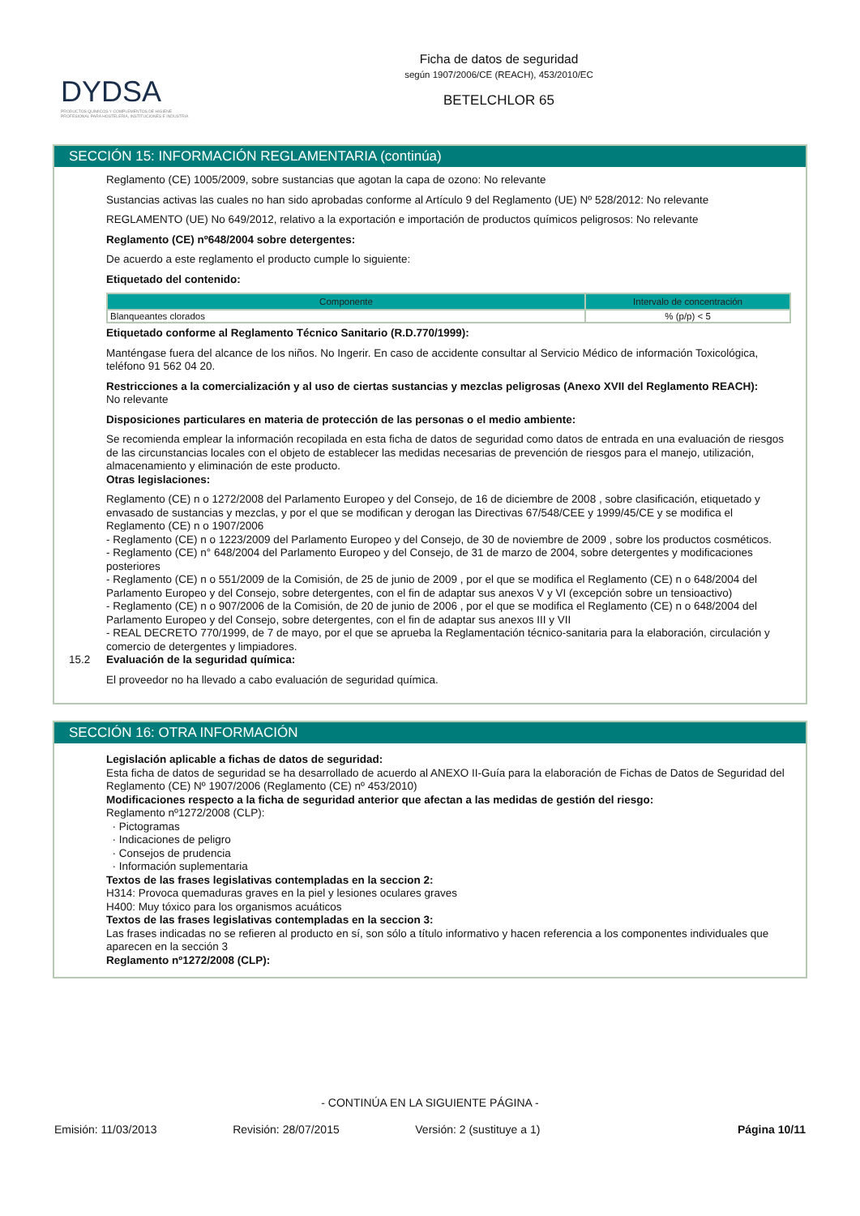DYDSA
PRODUCTOS QUÍMICOS Y COMPLEMENTOS DE HIGIENE PROFESIONAL PARA HOSTELERÍA, INSTITUCIONES E INDUSTRIA
Ficha de datos de seguridad
según 1907/2006/CE (REACH), 453/2010/EC
BETELCHLOR 65
SECCIÓN 15: INFORMACIÓN REGLAMENTARIA (continúa)
Reglamento (CE) 1005/2009, sobre sustancias que agotan la capa de ozono: No relevante
Sustancias activas las cuales no han sido aprobadas conforme al Artículo 9 del Reglamento (UE) Nº 528/2012: No relevante
REGLAMENTO (UE) No 649/2012, relativo a la exportación e importación de productos químicos peligrosos: No relevante
Reglamento (CE) nº648/2004 sobre detergentes:
De acuerdo a este reglamento el producto cumple lo siguiente:
Etiquetado del contenido:
| Componente | Intervalo de concentración |
| --- | --- |
| Blanqueantes clorados | % (p/p) < 5 |
Etiquetado conforme al Reglamento Técnico Sanitario (R.D.770/1999):
Manténgase fuera del alcance de los niños. No Ingerir. En caso de accidente consultar al Servicio Médico de información Toxicológica, teléfono 91 562 04 20.
Restricciones a la comercialización y al uso de ciertas sustancias y mezclas peligrosas (Anexo XVII del Reglamento REACH):
No relevante
Disposiciones particulares en materia de protección de las personas o el medio ambiente:
Se recomienda emplear la información recopilada en esta ficha de datos de seguridad como datos de entrada en una evaluación de riesgos de las circunstancias locales con el objeto de establecer las medidas necesarias de prevención de riesgos para el manejo, utilización, almacenamiento y eliminación de este producto.
Otras legislaciones:
Reglamento (CE) n o 1272/2008 del Parlamento Europeo y del Consejo, de 16 de diciembre de 2008 , sobre clasificación, etiquetado y envasado de sustancias y mezclas, y por el que se modifican y derogan las Directivas 67/548/CEE y 1999/45/CE y se modifica el Reglamento (CE) n o 1907/2006
- Reglamento (CE) n o 1223/2009 del Parlamento Europeo y del Consejo, de 30 de noviembre de 2009 , sobre los productos cosméticos.
- Reglamento (CE) n° 648/2004 del Parlamento Europeo y del Consejo, de 31 de marzo de 2004, sobre detergentes y modificaciones posteriores
- Reglamento (CE) n o 551/2009 de la Comisión, de 25 de junio de 2009 , por el que se modifica el Reglamento (CE) n o 648/2004 del Parlamento Europeo y del Consejo, sobre detergentes, con el fin de adaptar sus anexos V y VI (excepción sobre un tensioactivo)
- Reglamento (CE) n o 907/2006 de la Comisión, de 20 de junio de 2006 , por el que se modifica el Reglamento (CE) n o 648/2004 del Parlamento Europeo y del Consejo, sobre detergentes, con el fin de adaptar sus anexos III y VII
- REAL DECRETO 770/1999, de 7 de mayo, por el que se aprueba la Reglamentación técnico-sanitaria para la elaboración, circulación y comercio de detergentes y limpiadores.
15.2 Evaluación de la seguridad química:
El proveedor no ha llevado a cabo evaluación de seguridad química.
SECCIÓN 16: OTRA INFORMACIÓN
Legislación aplicable a fichas de datos de seguridad:
Esta ficha de datos de seguridad se ha desarrollado de acuerdo al ANEXO II-Guía para la elaboración de Fichas de Datos de Seguridad del Reglamento (CE) Nº 1907/2006 (Reglamento (CE) nº 453/2010)
Modificaciones respecto a la ficha de seguridad anterior que afectan a las medidas de gestión del riesgo:
Reglamento nº1272/2008 (CLP):
· Pictogramas
· Indicaciones de peligro
· Consejos de prudencia
· Información suplementaria
Textos de las frases legislativas contempladas en la seccion 2:
H314: Provoca quemaduras graves en la piel y lesiones oculares graves
H400: Muy tóxico para los organismos acuáticos
Textos de las frases legislativas contempladas en la seccion 3:
Las frases indicadas no se refieren al producto en sí, son sólo a título informativo y hacen referencia a los componentes individuales que aparecen en la sección 3
Reglamento nº1272/2008 (CLP):
- CONTINÚA EN LA SIGUIENTE PÁGINA -
Emisión: 11/03/2013 Revisión: 28/07/2015 Versión: 2 (sustituye a 1) Página 10/11